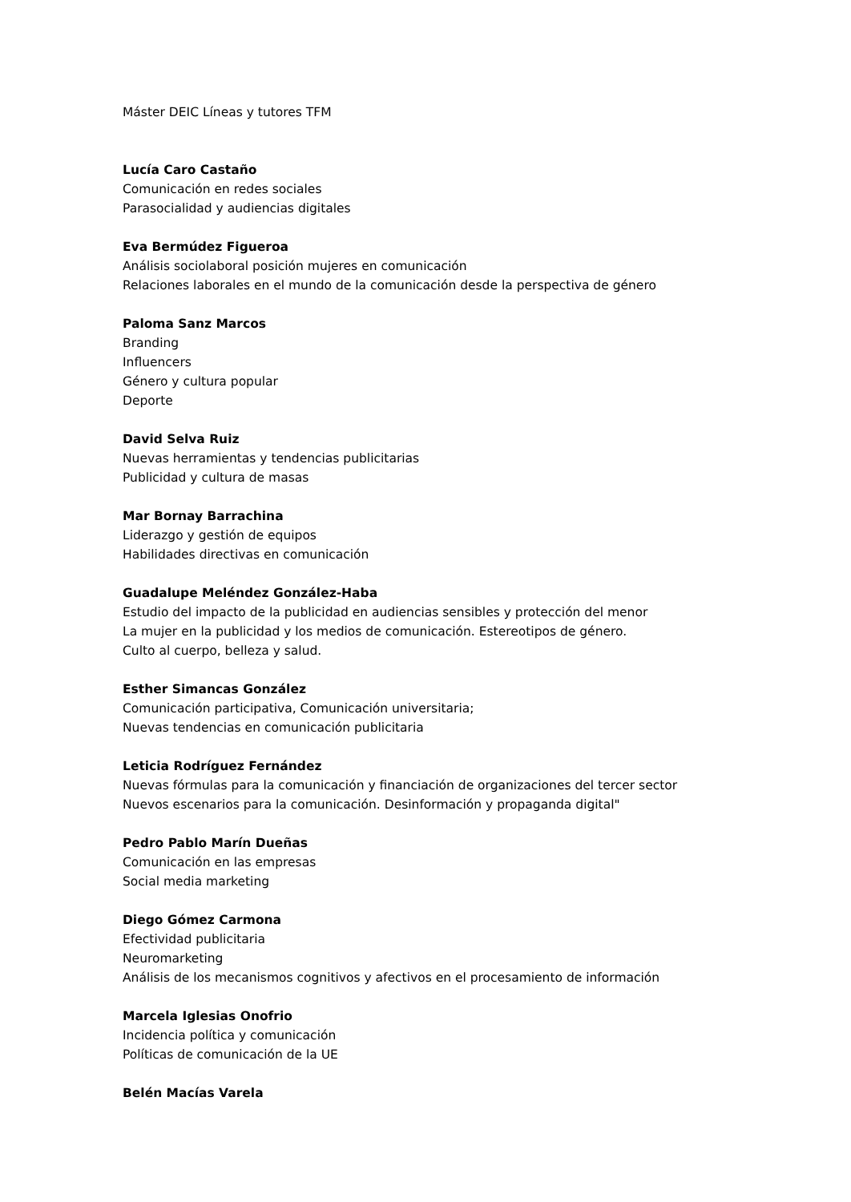Máster DEIC Líneas y tutores TFM
Lucía Caro Castaño
Comunicación en redes sociales
Parasocialidad y audiencias digitales
Eva Bermúdez Figueroa
Análisis sociolaboral posición mujeres en comunicación
Relaciones laborales en el mundo de la comunicación desde la perspectiva de género
Paloma Sanz Marcos
Branding
Influencers
Género y cultura popular
Deporte
David Selva Ruiz
Nuevas herramientas y tendencias publicitarias
Publicidad y cultura de masas
Mar Bornay Barrachina
Liderazgo y gestión de equipos
Habilidades directivas en comunicación
Guadalupe Meléndez González-Haba
Estudio del impacto de la publicidad en audiencias sensibles y protección del menor
La mujer en la publicidad y los medios de comunicación. Estereotipos de género.
Culto al cuerpo, belleza y salud.
Esther Simancas González
Comunicación participativa, Comunicación universitaria;
Nuevas tendencias en comunicación publicitaria
Leticia Rodríguez Fernández
Nuevas fórmulas para la comunicación y financiación de organizaciones del tercer sector
Nuevos escenarios para la comunicación. Desinformación y propaganda digital"
Pedro Pablo Marín Dueñas
Comunicación en las empresas
Social media marketing
Diego Gómez Carmona
Efectividad publicitaria
Neuromarketing
Análisis de los mecanismos cognitivos y afectivos en el procesamiento de información
Marcela Iglesias Onofrio
Incidencia política y comunicación
Políticas de comunicación de la UE
Belén Macías Varela